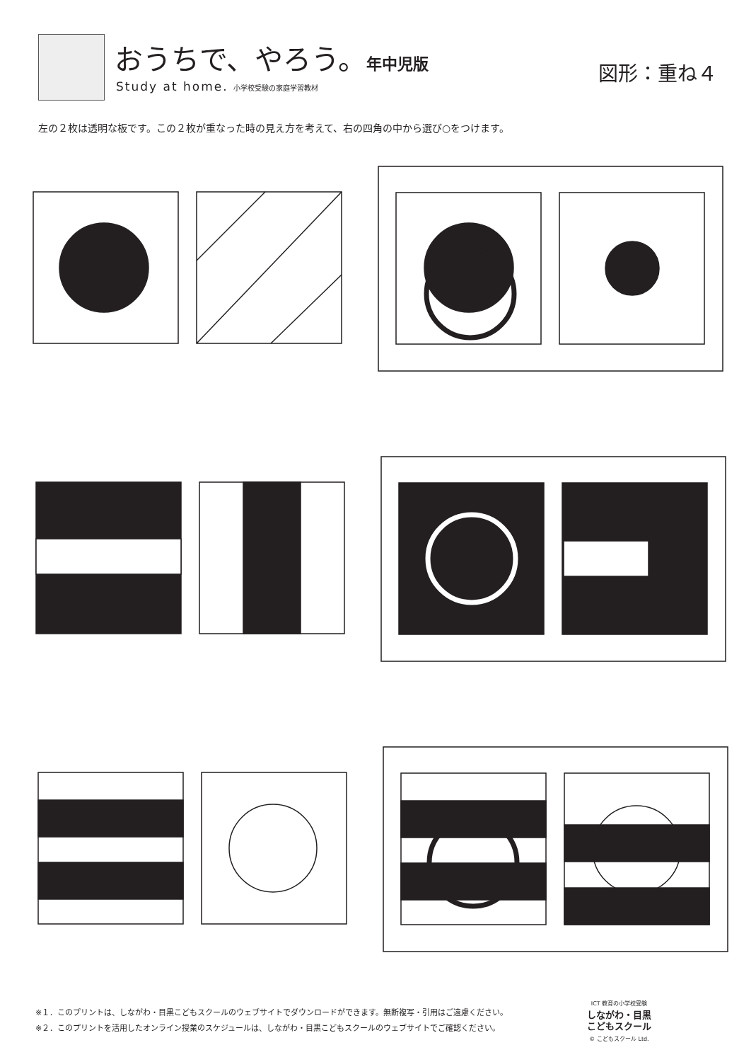おうちで、やろう。年中児版
Study at home. 小学校受験の家庭学習教材
図形：重ね４
左の２枚は透明な板です。この２枚が重なった時の見え方を考えて、右の四角の中から選び○をつけます。
※１．このプリントは、しながわ・目黒こどもスクールのウェブサイトでダウンロードができます。無断複写・引用はご遠慮ください。
※２．このプリントを活用したオンライン授業のスケジュールは、しながわ・目黒こどもスクールのウェブサイトでご確認ください。
ICT 教育の小学校受験
しながわ・目黒
こどもスクール
© こどもスクール Ltd.